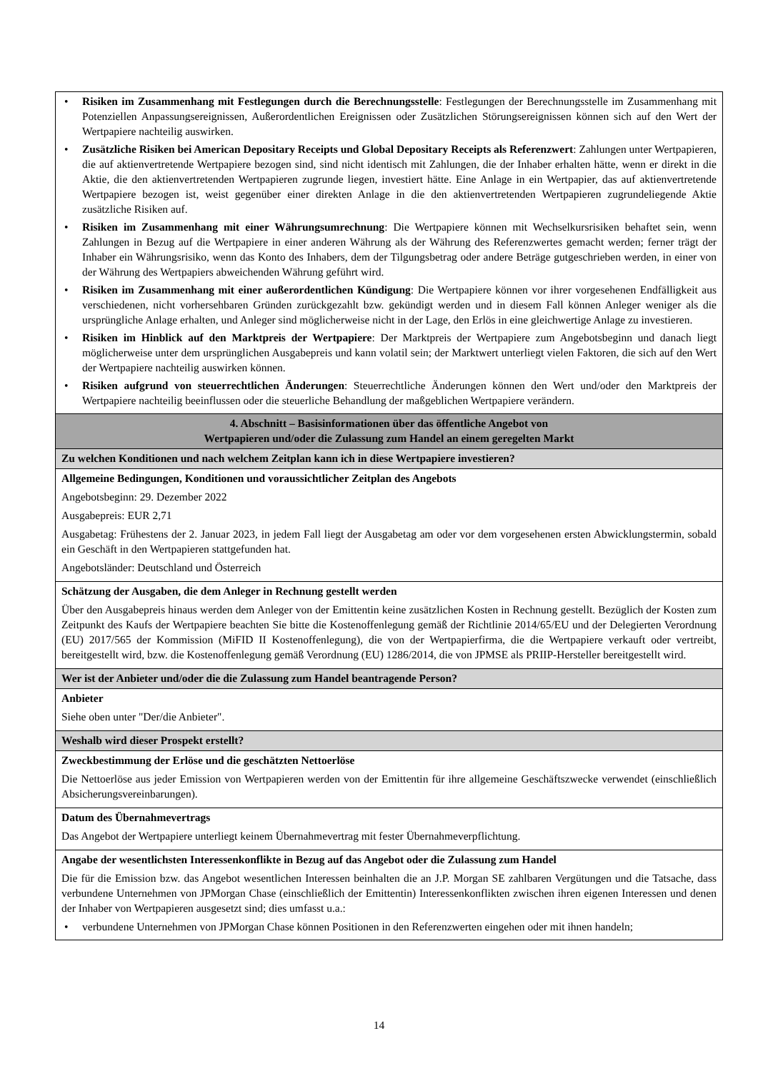| • Risiken im Zusammenhang mit Festlegungen durch die Berechnungsstelle : Festlegungen der Berechnungsstelle im Zusammenhang mit Potenziellen Anpassungsereignissen, Außerordentlichen Ereignissen oder Zusätzlichen Störungsereignissen können sich auf den Wert der Wertpapiere nachteilig auswirken. • Zusätzliche Risiken bei American Depositary Receipts und Global Depositary Receipts als Referenzwert : Zahlungen unter Wertpapieren, die auf aktienvertretende Wertpapiere bezogen sind, sind nicht identisch mit Zahlungen, die der Inhaber erhalten hätte, wenn er direkt in die Aktie, die den aktienvertretenden Wertpapieren zugrunde liegen, investiert hätte. Eine Anlage in ein Wertpapier, das auf aktienvertretende Wertpapiere bezogen ist, weist gegenüber einer direkten Anlage in die den aktienvertretenden Wertpapieren zugrundeliegende Aktie zusätzliche Risiken auf. • Risiken im Zusammenhang mit einer Währungsumrechnung : Die Wertpapiere können mit Wechselkursrisiken behaftet sein, wenn Zahlungen in Bezug auf die Wertpapiere in einer anderen Währung als der Währung des Referenzwertes gemacht werden; ferner trägt der Inhaber ein Währungsrisiko, wenn das Konto des Inhabers, dem der Tilgungsbetrag oder andere Beträge gutgeschrieben werden, in einer von der Währung des Wertpapiers abweichenden Währung geführt wird. • Risiken im Zusammenhang mit einer außerordentlichen Kündigung : Die Wertpapiere können vor ihrer vorgesehenen Endfälligkeit aus verschiedenen, nicht vorhersehbaren Gründen zurückgezahlt bzw. gekündigt werden und in diesem Fall können Anleger weniger als die ursprüngliche Anlage erhalten, und Anleger sind möglicherweise nicht in der Lage, den Erlös in eine gleichwertige Anlage zu investieren. • Risiken im Hinblick auf den Marktpreis der Wertpapiere : Der Marktpreis der Wertpapiere zum Angebotsbeginn und danach liegt möglicherweise unter dem ursprünglichen Ausgabepreis und kann volatil sein; der Marktwert unterliegt vielen Faktoren, die sich auf den Wert der Wertpapiere nachteilig auswirken können. • Risiken aufgrund von steuerrechtlichen Änderungen : Steuerrechtliche Änderungen können den Wert und/oder den Marktpreis der Wertpapiere nachteilig beeinflussen oder die steuerliche Behandlung der maßgeblichen Wertpapiere verändern. |
| 4. Abschnitt – Basisinformationen über das öffentliche Angebot von Wertpapieren und/oder die Zulassung zum Handel an einem geregelten Markt |
| Zu welchen Konditionen und nach welchem Zeitplan kann ich in diese Wertpapiere investieren? |
| Allgemeine Bedingungen, Konditionen und voraussichtlicher Zeitplan des Angebots Angebotsbeginn: 29. Dezember 2022 Ausgabepreis: EUR 2,71 Ausgabetag: Frühestens der 2. Januar 2023, in jedem Fall liegt der Ausgabetag am oder vor dem vorgesehenen ersten Abwicklungstermin, sobald ein Geschäft in den Wertpapieren stattgefunden hat. Angebotsländer: Deutschland und Österreich |
| Schätzung der Ausgaben, die dem Anleger in Rechnung gestellt werden Über den Ausgabepreis hinaus werden dem Anleger von der Emittentin keine zusätzlichen Kosten in Rechnung gestellt. Bezüglich der Kosten zum Zeitpunkt des Kaufs der Wertpapiere beachten Sie bitte die Kostenoffenlegung gemäß der Richtlinie 2014/65/EU und der Delegierten Verordnung (EU) 2017/565 der Kommission (MiFID II Kostenoffenlegung), die von der Wertpapierfirma, die die Wertpapiere verkauft oder vertreibt, bereitgestellt wird, bzw. die Kostenoffenlegung gemäß Verordnung (EU) 1286/2014, die von JPMSE als PRIIP-Hersteller bereitgestellt wird. |
| Wer ist der Anbieter und/oder die die Zulassung zum Handel beantragende Person? |
| Anbieter Siehe oben unter "Der/die Anbieter". |
| Weshalb wird dieser Prospekt erstellt? |
| Zweckbestimmung der Erlöse und die geschätzten Nettoerlöse Die Nettoerlöse aus jeder Emission von Wertpapieren werden von der Emittentin für ihre allgemeine Geschäftszwecke verwendet (einschließlich Absicherungsvereinbarungen). |
| Datum des Übernahmevertrags Das Angebot der Wertpapiere unterliegt keinem Übernahmevertrag mit fester Übernahmeverpflichtung. |
| Angabe der wesentlichsten Interessenkonflikte in Bezug auf das Angebot oder die Zulassung zum Handel Die für die Emission bzw. das Angebot wesentlichen Interessen beinhalten die an J.P. Morgan SE zahlbaren Vergütungen und die Tatsache, dass verbundene Unternehmen von JPMorgan Chase (einschließlich der Emittentin) Interessenkonflikten zwischen ihren eigenen Interessen und denen der Inhaber von Wertpapieren ausgesetzt sind; dies umfasst u.a.: • verbundene Unternehmen von JPMorgan Chase können Positionen in den Referenzwerten eingehen oder mit ihnen handeln; |
14